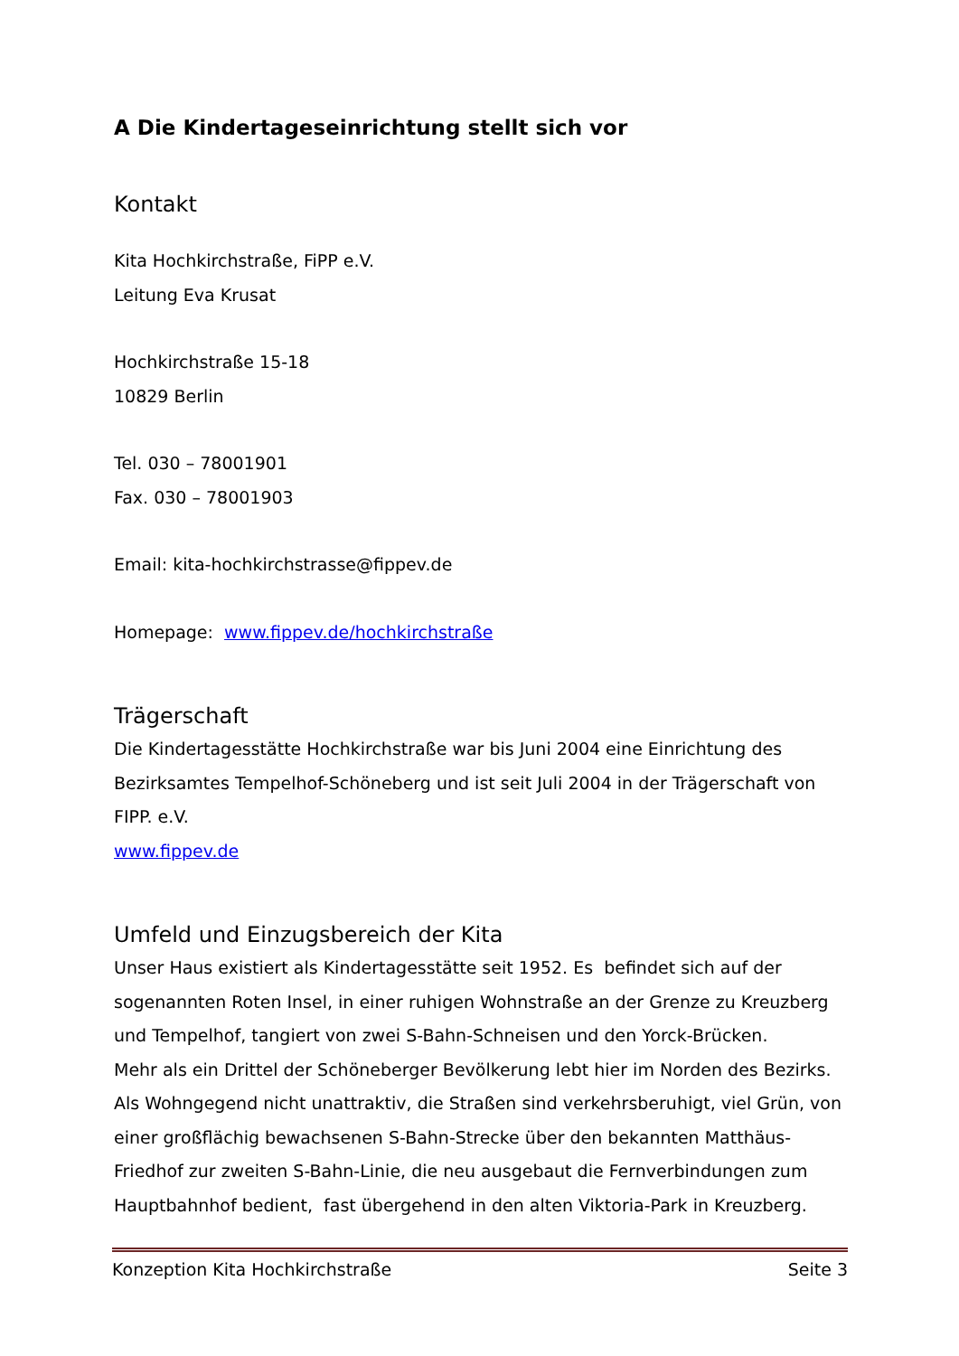A Die Kindertageseinrichtung stellt sich vor
Kontakt
Kita Hochkirchstraße, FiPP e.V.
Leitung Eva Krusat
Hochkirchstraße 15-18
10829 Berlin
Tel. 030 – 78001901
Fax. 030 – 78001903
Email: kita-hochkirchstrasse@fippev.de
Homepage: www.fippev.de/hochkirchstraße
Trägerschaft
Die Kindertagesstätte Hochkirchstraße war bis Juni 2004 eine Einrichtung des Bezirksamtes Tempelhof-Schöneberg und ist seit Juli 2004 in der Trägerschaft von FIPP. e.V.
www.fippev.de
Umfeld und Einzugsbereich der Kita
Unser Haus existiert als Kindertagesstätte seit 1952. Es befindet sich auf der sogenannten Roten Insel, in einer ruhigen Wohnstraße an der Grenze zu Kreuzberg und Tempelhof, tangiert von zwei S-Bahn-Schneisen und den Yorck-Brücken.
Mehr als ein Drittel der Schöneberger Bevölkerung lebt hier im Norden des Bezirks. Als Wohngegend nicht unattraktiv, die Straßen sind verkehrsberuhigt, viel Grün, von einer großflächig bewachsenen S-Bahn-Strecke über den bekannten Matthäus-Friedhof zur zweiten S-Bahn-Linie, die neu ausgebaut die Fernverbindungen zum Hauptbahnhof bedient, fast übergehend in den alten Viktoria-Park in Kreuzberg.
Konzeption Kita Hochkirchstraße Seite 3